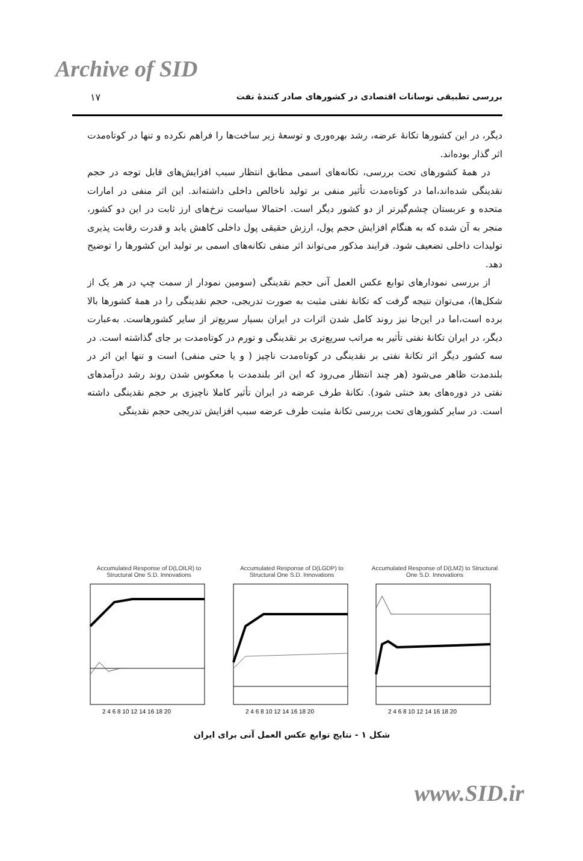Archive of SID
۱۷ بررسی تطبیقی نوسانات اقتصادی در کشورهای صادر کنندهٔ نفت
دیگر، در این کشورها تکانهٔ عرضه، رشد بهره‌وری و توسعهٔ زیر ساخت‌ها را فراهم نکرده و تنها در کوتاه‌مدت اثر گذار بوده‌اند.
در همهٔ کشورهای تحت بررسی، تکانه‌های اسمی مطابق انتظار سبب افزایش‌های قابل توجه در حجم نقدینگی شده‌اند،اما در کوتاه‌مدت تأثیر منفی بر تولید ناخالص داخلی داشته‌اند. این اثر منفی در امارات متحده و عربستان چشم‌گیرتر از دو کشور دیگر است. احتمالا سیاست نرخ‌های ارز ثابت در این دو کشور، منجر به آن شده که به هنگام افزایش حجم پول، ارزش حقیقی پول داخلی کاهش یابد و قدرت رقابت پذیری تولیدات داخلی تضعیف شود. فرایند مذکور می‌تواند اثر منفی تکانه‌های اسمی بر تولید این کشورها را توضیح دهد.
از بررسی نمودارهای توابع عکس العمل آنی حجم نقدینگی (سومین نمودار از سمت چپ در هر یک از شکل‌ها)، می‌توان نتیجه گرفت که تکانهٔ نفتی مثبت به صورت تدریجی، حجم نقدینگی را در همهٔ کشورها بالا برده است،اما در این‌جا نیز روند کامل شدن اثرات در ایران بسیار سریع‌تر از سایر کشورهاست. به‌عبارت دیگر، در ایران تکانهٔ نفتی تأثیر به مراتب سریع‌تری بر نقدینگی و تورم در کوتاه‌مدت بر جای گذاشته است. در سه کشور دیگر اثر تکانهٔ نفتی بر نقدینگی در کوتاه‌مدت ناچیز ( و یا حتی منفی) است و تنها این اثر در بلندمدت ظاهر می‌شود (هر چند انتظار می‌رود که این اثر بلندمدت با معکوس شدن روند رشد درآمدهای نفتی در دوره‌های بعد خنثی شود). تکانهٔ طرف عرضه در ایران تأثیر کاملا ناچیزی بر حجم نقدینگی داشته است. در سایر کشورهای تحت بررسی تکانهٔ مثبت طرف عرضه سبب افزایش تدریجی حجم نقدینگی
Accumulated Response of D(LOILR) to Structural One S.D. Innovations
2 4 6 8 10 12 14 16 18 20
Accumulated Response of D(LGDP) to Structural One S.D. Innovations
2 4 6 8 10 12 14 16 18 20
Accumulated Response of D(LM2) to Structural One S.D. Innovations
2 4 6 8 10 12 14 16 18 20
شکل ۱ - نتایج توابع عکس العمل آنی برای ایران
www.SID.ir